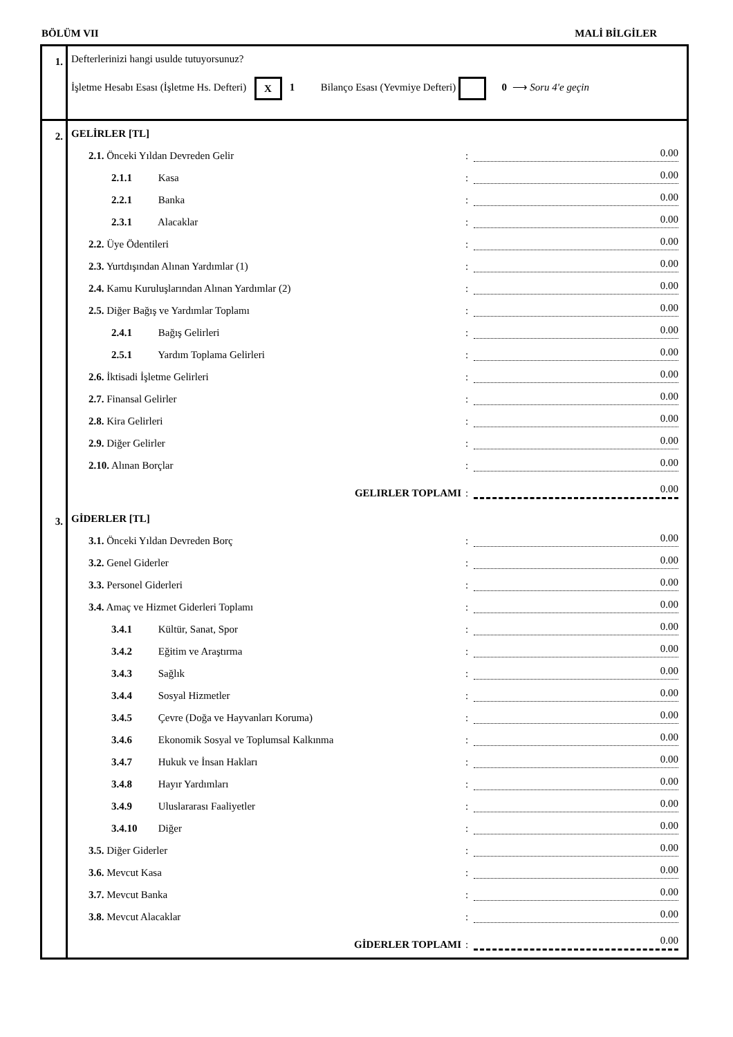BÖLÜM VII MALİ BİLGİLER
| 1. | Defterlerinizi hangi usulde tutuyorsunuz? İşletme Hesabı Esası (İşletme Hs. Defteri) X 1 Bilanço Esası (Yevmiye Defteri) 0 ⟶ Soru 4'e geçin |
| 2. | GELİRLER [TL] 2.1. Önceki Yıldan Devreden Gelir : 0.00 2.1.1 Kasa : 0.00 2.2.1 Banka : 0.00 2.3.1 Alacaklar : 0.00 2.2. Üye Ödentileri : 0.00 2.3. Yurtdışından Alınan Yardımlar (1) : 0.00 2.4. Kamu Kuruluşlarından Alınan Yardımlar (2) : 0.00 2.5. Diğer Bağış ve Yardımlar Toplamı : 0.00 2.4.1 Bağış Gelirleri : 0.00 2.5.1 Yardım Toplama Gelirleri : 0.00 2.6. İktisadi İşletme Gelirleri : 0.00 2.7. Finansal Gelirler : 0.00 2.8. Kira Gelirleri : 0.00 2.9. Diğer Gelirler : 0.00 2.10. Alınan Borçlar : 0.00 GELIRLER TOPLAMI : 0.00 |
| 3. | GİDERLER [TL] 3.1. Önceki Yıldan Devreden Borç : 0.00 3.2. Genel Giderler : 0.00 3.3. Personel Giderleri : 0.00 3.4. Amaç ve Hizmet Giderleri Toplamı : 0.00 3.4.1 Kültür, Sanat, Spor : 0.00 3.4.2 Eğitim ve Araştırma : 0.00 3.4.3 Sağlık : 0.00 3.4.4 Sosyal Hizmetler : 0.00 3.4.5 Çevre (Doğa ve Hayvanları Koruma) : 0.00 3.4.6 Ekonomik Sosyal ve Toplumsal Kalkınma : 0.00 3.4.7 Hukuk ve İnsan Hakları : 0.00 3.4.8 Hayır Yardımları : 0.00 3.4.9 Uluslararası Faaliyetler : 0.00 3.4.10 Diğer : 0.00 3.5. Diğer Giderler : 0.00 3.6. Mevcut Kasa : 0.00 3.7. Mevcut Banka : 0.00 3.8. Mevcut Alacaklar : 0.00 GİDERLER TOPLAMI : 0.00 |